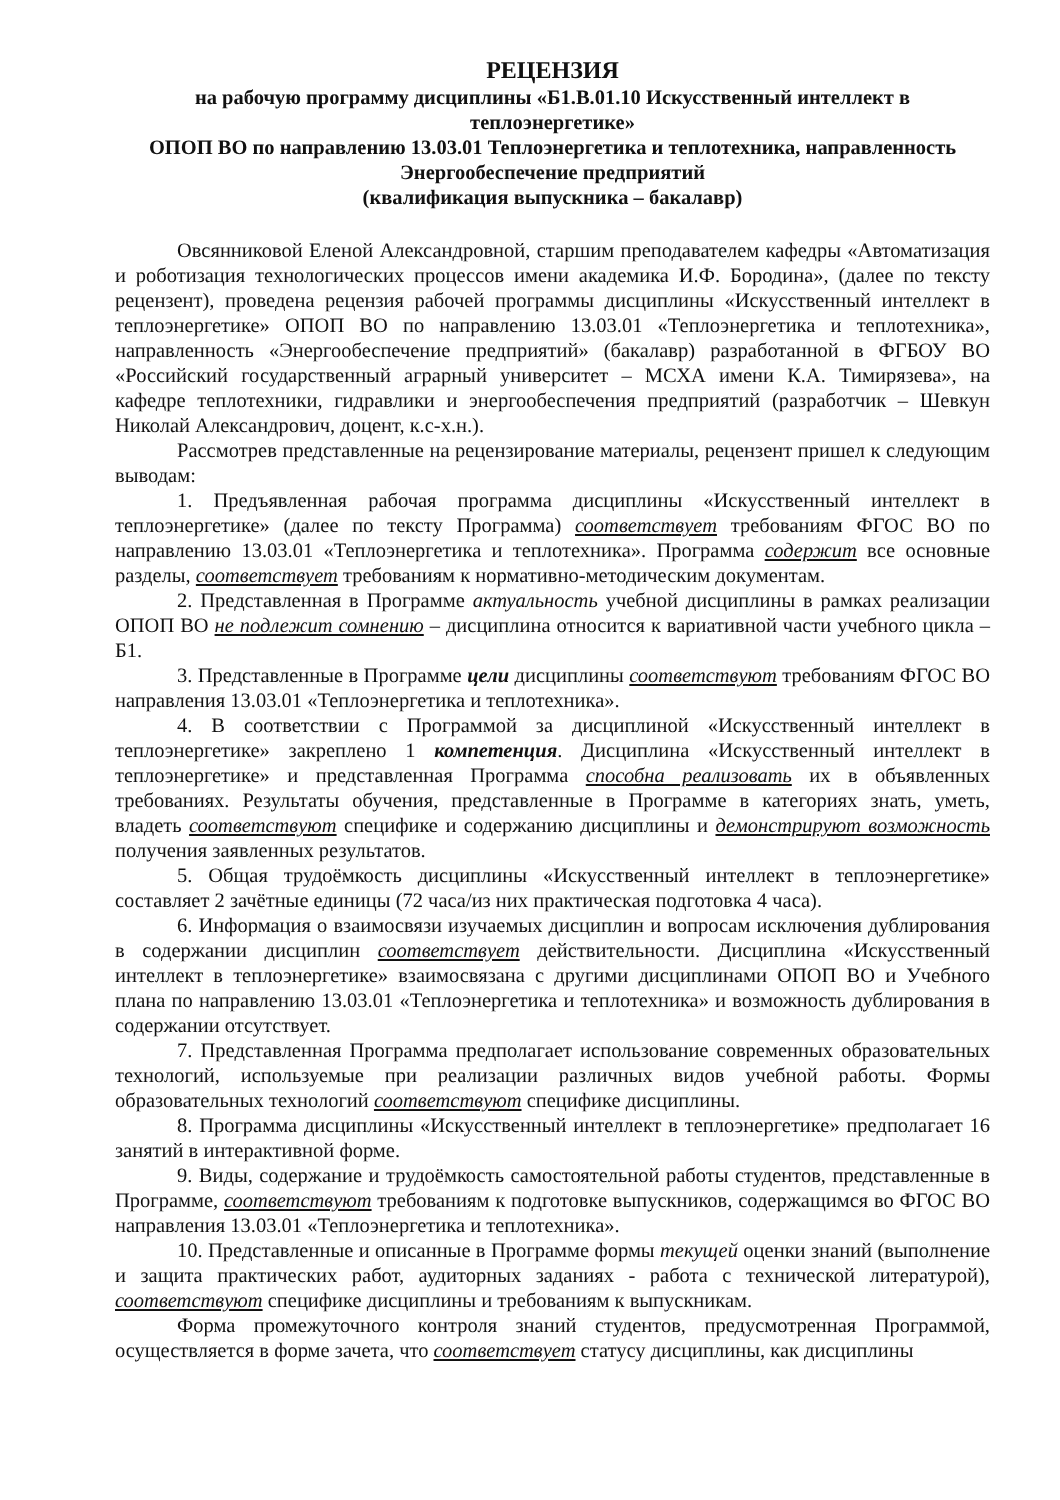РЕЦЕНЗИЯ
на рабочую программу дисциплины «Б1.В.01.10 Искусственный интеллект в теплоэнергетике»
ОПОП ВО по направлению 13.03.01 Теплоэнергетика и теплотехника, направленность Энергообеспечение предприятий
(квалификация выпускника – бакалавр)
Овсянниковой Еленой Александровной, старшим преподавателем кафедры «Автоматизация и роботизация технологических процессов имени академика И.Ф. Бородина», (далее по тексту рецензент), проведена рецензия рабочей программы дисциплины «Искусственный интеллект в теплоэнергетике» ОПОП ВО по направлению 13.03.01 «Теплоэнергетика и теплотехника», направленность «Энергообеспечение предприятий» (бакалавр) разработанной в ФГБОУ ВО «Российский государственный аграрный университет – МСХА имени К.А. Тимирязева», на кафедре теплотехники, гидравлики и энергообеспечения предприятий (разработчик – Шевкун Николай Александрович, доцент, к.с-х.н.).
Рассмотрев представленные на рецензирование материалы, рецензент пришел к следующим выводам:
1. Предъявленная рабочая программа дисциплины «Искусственный интеллект в теплоэнергетике» (далее по тексту Программа) соответствует требованиям ФГОС ВО по направлению 13.03.01 «Теплоэнергетика и теплотехника». Программа содержит все основные разделы, соответствует требованиям к нормативно-методическим документам.
2. Представленная в Программе актуальность учебной дисциплины в рамках реализации ОПОП ВО не подлежит сомнению – дисциплина относится к вариативной части учебного цикла – Б1.
3. Представленные в Программе цели дисциплины соответствуют требованиям ФГОС ВО направления 13.03.01 «Теплоэнергетика и теплотехника».
4. В соответствии с Программой за дисциплиной «Искусственный интеллект в теплоэнергетике» закреплено 1 компетенция. Дисциплина «Искусственный интеллект в теплоэнергетике» и представленная Программа способна реализовать их в объявленных требованиях. Результаты обучения, представленные в Программе в категориях знать, уметь, владеть соответствуют специфике и содержанию дисциплины и демонстрируют возможность получения заявленных результатов.
5. Общая трудоёмкость дисциплины «Искусственный интеллект в теплоэнергетике» составляет 2 зачётные единицы (72 часа/из них практическая подготовка 4 часа).
6. Информация о взаимосвязи изучаемых дисциплин и вопросам исключения дублирования в содержании дисциплин соответствует действительности. Дисциплина «Искусственный интеллект в теплоэнергетике» взаимосвязана с другими дисциплинами ОПОП ВО и Учебного плана по направлению 13.03.01 «Теплоэнергетика и теплотехника» и возможность дублирования в содержании отсутствует.
7. Представленная Программа предполагает использование современных образовательных технологий, используемые при реализации различных видов учебной работы. Формы образовательных технологий соответствуют специфике дисциплины.
8. Программа дисциплины «Искусственный интеллект в теплоэнергетике» предполагает 16 занятий в интерактивной форме.
9. Виды, содержание и трудоёмкость самостоятельной работы студентов, представленные в Программе, соответствуют требованиям к подготовке выпускников, содержащимся во ФГОС ВО направления 13.03.01 «Теплоэнергетика и теплотехника».
10. Представленные и описанные в Программе формы текущей оценки знаний (выполнение и защита практических работ, аудиторных заданиях - работа с технической литературой), соответствуют специфике дисциплины и требованиям к выпускникам.
Форма промежуточного контроля знаний студентов, предусмотренная Программой, осуществляется в форме зачета, что соответствует статусу дисциплины, как дисциплины